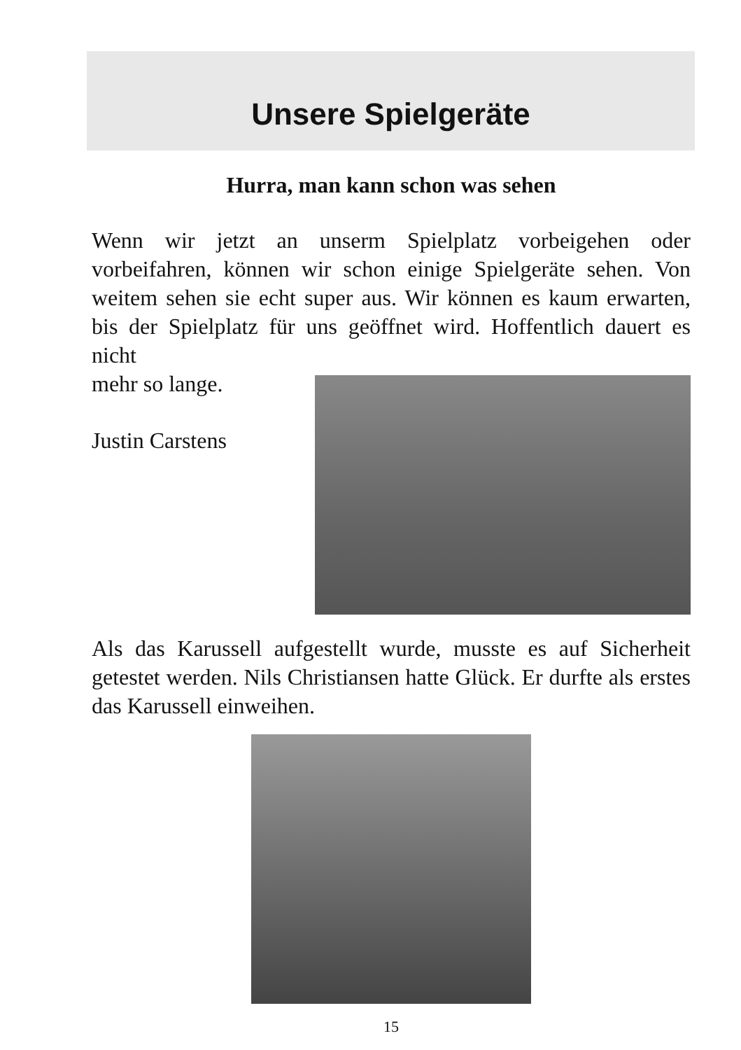Unsere Spielgeräte
Hurra, man kann schon was sehen
Wenn wir jetzt an unserm Spielplatz vorbeigehen oder vorbeifahren, können wir schon einige Spielgeräte sehen. Von weitem sehen sie echt super aus. Wir können es kaum erwarten, bis der Spielplatz für uns geöffnet wird. Hoffentlich dauert es nicht
mehr so lange.
Justin Carstens
Als das Karussell aufgestellt wurde, musste es auf Sicherheit getestet werden. Nils Christiansen hatte Glück. Er durfte als erstes das Karussell einweihen.
15